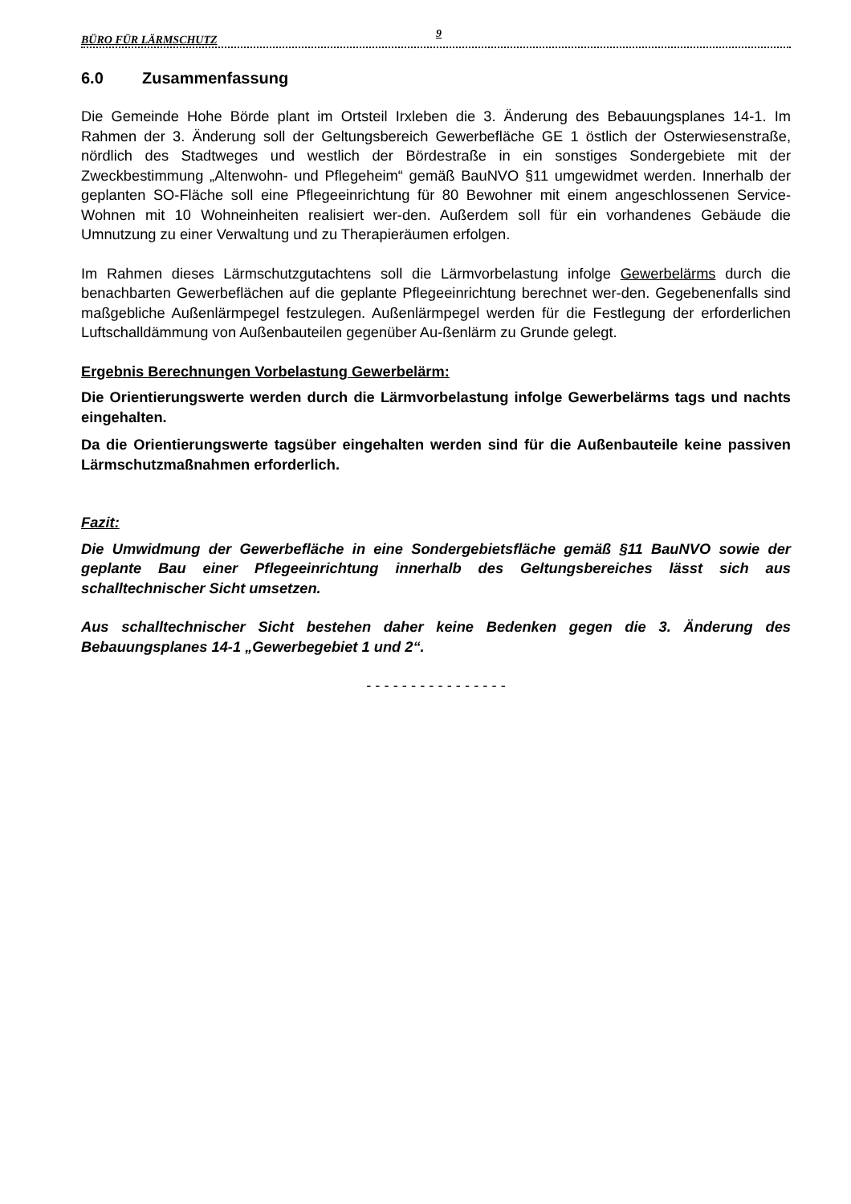BÜRO FÜR LÄRMSCHUTZ 9
6.0 Zusammenfassung
Die Gemeinde Hohe Börde plant im Ortsteil Irxleben die 3. Änderung des Bebauungsplanes 14-1. Im Rahmen der 3. Änderung soll der Geltungsbereich Gewerbefläche GE 1 östlich der Osterwiesenstraße, nördlich des Stadtweges und westlich der Bördestraße in ein sonstiges Sondergebiete mit der Zweckbestimmung „Altenwohn- und Pflegeheim“ gemäß BauNVO §11 umgewidmet werden. Innerhalb der geplanten SO-Fläche soll eine Pflegeeinrichtung für 80 Bewohner mit einem angeschlossenen Service-Wohnen mit 10 Wohneinheiten realisiert wer-den. Außerdem soll für ein vorhandenes Gebäude die Umnutzung zu einer Verwaltung und zu Therapieräumen erfolgen.
Im Rahmen dieses Lärmschutzgutachtens soll die Lärmvorbelastung infolge Gewerbelärms durch die benachbarten Gewerbeflächen auf die geplante Pflegeeinrichtung berechnet wer-den. Gegebenenfalls sind maßgebliche Außenlärmpegel festzulegen. Außenlärmpegel werden für die Festlegung der erforderlichen Luftschalldämmung von Außenbauteilen gegenüber Au-ßenlärm zu Grunde gelegt.
Ergebnis Berechnungen Vorbelastung Gewerbelärm:
Die Orientierungswerte werden durch die Lärmvorbelastung infolge Gewerbelärms tags und nachts eingehalten.
Da die Orientierungswerte tagsüber eingehalten werden sind für die Außenbauteile keine passiven Lärmschutzmaßnahmen erforderlich.
Fazit:
Die Umwidmung der Gewerbefläche in eine Sondergebietsfläche gemäß §11 BauNVO sowie der geplante Bau einer Pflegeeinrichtung innerhalb des Geltungsbereiches lässt sich aus schalltechnischer Sicht umsetzen.
Aus schalltechnischer Sicht bestehen daher keine Bedenken gegen die 3. Änderung des Bebauungsplanes 14-1 „Gewerbegebiet 1 und 2“.
- - - - - - - - - - - - - - - -